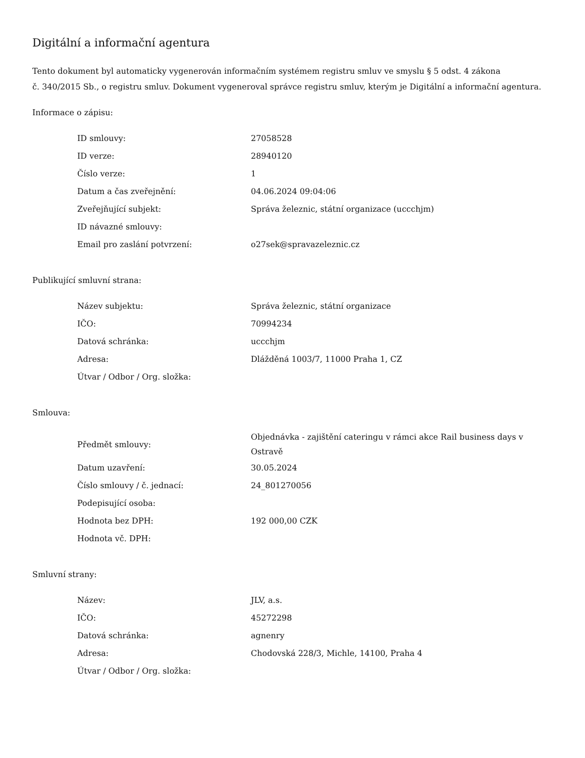Digitální a informační agentura
Tento dokument byl automaticky vygenerován informačním systémem registru smluv ve smyslu § 5 odst. 4 zákona
č. 340/2015 Sb., o registru smluv. Dokument vygeneroval správce registru smluv, kterým je Digitální a informační agentura.
Informace o zápisu:
| ID smlouvy: | 27058528 |
| ID verze: | 28940120 |
| Číslo verze: | 1 |
| Datum a čas zveřejnění: | 04.06.2024 09:04:06 |
| Zveřejňující subjekt: | Správa železnic, státní organizace (uccchjm) |
| ID návazné smlouvy: | |
| Email pro zaslání potvrzení: | o27sek@spravazeleznic.cz |
Publikující smluvní strana:
| Název subjektu: | Správa železnic, státní organizace |
| IČO: | 70994234 |
| Datová schránka: | uccchjm |
| Adresa: | Dlážděná 1003/7, 11000 Praha 1, CZ |
| Útvar / Odbor / Org. složka: | |
Smlouva:
| Předmět smlouvy: | Objednávka - zajištění cateringu v rámci akce Rail business days v Ostravě |
| Datum uzavření: | 30.05.2024 |
| Číslo smlouvy / č. jednací: | 24_801270056 |
| Podepisující osoba: | |
| Hodnota bez DPH: | 192 000,00 CZK |
| Hodnota vč. DPH: | |
Smluvní strany:
| Název: | JLV, a.s. |
| IČO: | 45272298 |
| Datová schránka: | agnenry |
| Adresa: | Chodovská 228/3, Michle, 14100, Praha 4 |
| Útvar / Odbor / Org. složka: | |